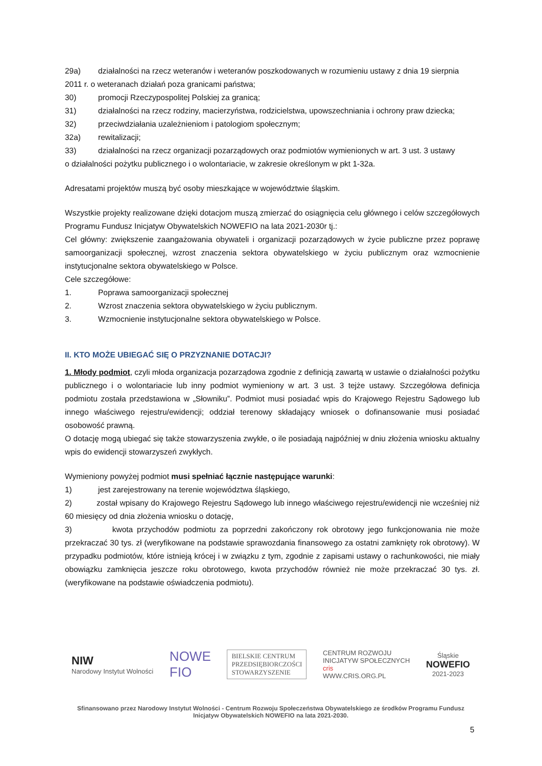29a) działalności na rzecz weteranów i weteranów poszkodowanych w rozumieniu ustawy z dnia 19 sierpnia
2011 r. o weteranach działań poza granicami państwa;
30) promocji Rzeczypospolitej Polskiej za granicą;
31) działalności na rzecz rodziny, macierzyństwa, rodzicielstwa, upowszechniania i ochrony praw dziecka;
32) przeciwdziałania uzależnieniom i patologiom społecznym;
32a) rewitalizacji;
33) działalności na rzecz organizacji pozarządowych oraz podmiotów wymienionych w art. 3 ust. 3 ustawy
o działalności pożytku publicznego i o wolontariacie, w zakresie określonym w pkt 1-32a.
Adresatami projektów muszą być osoby mieszkające w województwie śląskim.
Wszystkie projekty realizowane dzięki dotacjom muszą zmierzać do osiągnięcia celu głównego i celów szczegółowych Programu Fundusz Inicjatyw Obywatelskich NOWEFIO na lata 2021-2030r tj.:
Cel główny: zwiększenie zaangażowania obywateli i organizacji pozarządowych w życie publiczne przez poprawę samoorganizacji społecznej, wzrost znaczenia sektora obywatelskiego w życiu publicznym oraz wzmocnienie instytucjonalne sektora obywatelskiego w Polsce.
Cele szczegółowe:
1. Poprawa samoorganizacji społecznej
2. Wzrost znaczenia sektora obywatelskiego w życiu publicznym.
3. Wzmocnienie instytucjonalne sektora obywatelskiego w Polsce.
II. KTO MOŻE UBIEGAĆ SIĘ O PRZYZNANIE DOTACJI?
1. Młody podmiot, czyli młoda organizacja pozarządowa zgodnie z definicją zawartą w ustawie o działalności pożytku publicznego i o wolontariacie lub inny podmiot wymieniony w art. 3 ust. 3 tejże ustawy. Szczegółowa definicja podmiotu została przedstawiona w „Słowniku”. Podmiot musi posiadać wpis do Krajowego Rejestru Sądowego lub innego właściwego rejestru/ewidencji; oddział terenowy składający wniosek o dofinansowanie musi posiadać osobowość prawną.
O dotację mogą ubiegać się także stowarzyszenia zwykłe, o ile posiadają najpóźniej w dniu złożenia wniosku aktualny wpis do ewidencji stowarzyszeń zwykłych.
Wymieniony powyżej podmiot musi spełniać łącznie następujące warunki:
1) jest zarejestrowany na terenie województwa śląskiego,
2) został wpisany do Krajowego Rejestru Sądowego lub innego właściwego rejestru/ewidencji nie wcześniej niż 60 miesięcy od dnia złożenia wniosku o dotację,
3) kwota przychodów podmiotu za poprzedni zakończony rok obrotowy jego funkcjonowania nie może przekraczać 30 tys. zł (weryfikowane na podstawie sprawozdania finansowego za ostatni zamknięty rok obrotowy). W przypadku podmiotów, które istnieją krócej i w związku z tym, zgodnie z zapisami ustawy o rachunkowości, nie miały obowiązku zamknięcia jeszcze roku obrotowego, kwota przychodów również nie może przekraczać 30 tys. zł. (weryfikowane na podstawie oświadczenia podmiotu).
NIW
Narodowy Instytut Wolności
NOWE
FIO
BIELSKIE CENTRUM
PRZEDSIĘBIORCZOŚCI
STOWARZYSZENIE
CENTRUM ROZWOJU
INICJATYW SPOŁECZNYCH
cris
WWW.CRIS.ORG.PL
Śląskie
NOWEFIO
2021-2023
Sfinansowano przez Narodowy Instytut Wolności - Centrum Rozwoju Społeczeństwa Obywatelskiego ze środków Programu Fundusz Inicjatyw Obywatelskich NOWEFIO na lata 2021-2030.
5